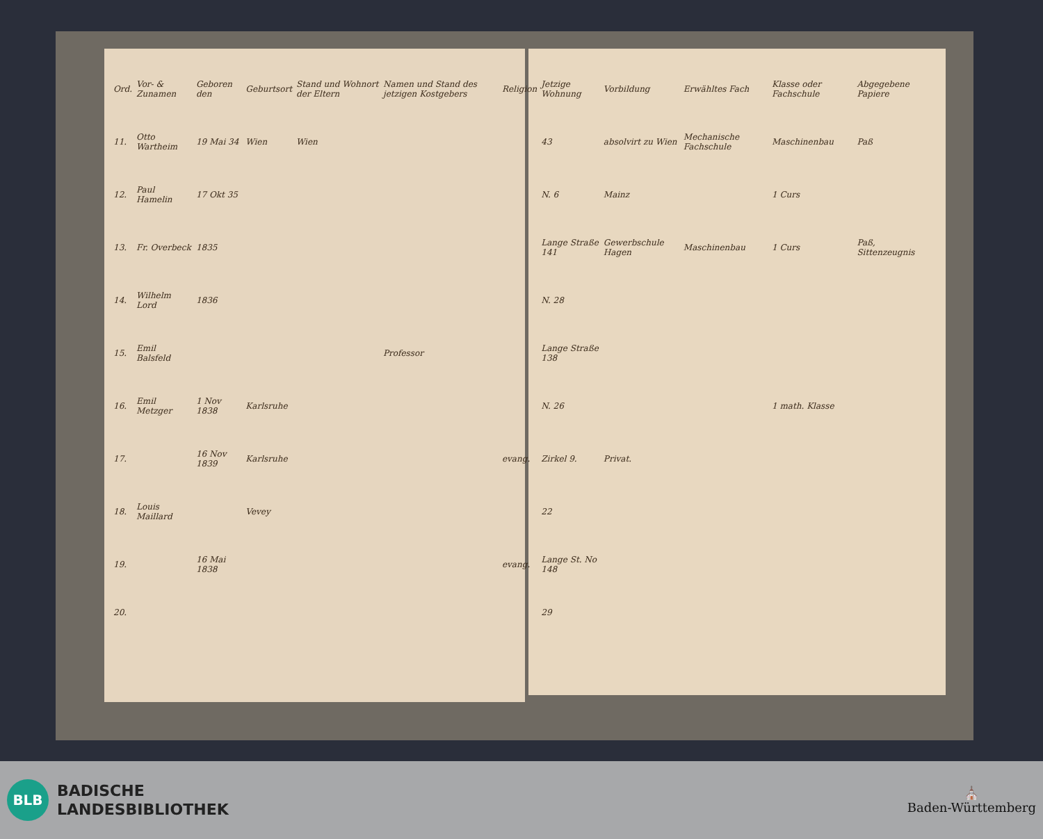| Ord. | Vor- & Zunamen | Geboren den | Geburtsort | Stand und Wohnort der Eltern | Namen und Stand des jetzigen Kostgebers | Religion | Jetzige Wohnung | Vorbildung | Erwähltes Fach | Klasse oder Fachschule | Abgegebene Papiere |
| --- | --- | --- | --- | --- | --- | --- | --- | --- | --- | --- | --- |
| 11. | Otto Wartheim | 19 Mai 34 | Wien | Wien | | | 43 | absolvirt zu Wien | Mechanische Fachschule | Maschinenbau | Paß |
| 12. | Paul Hamelin | 17 Okt 35 | | | | | N. 6 | Mainz | | 1 Curs | |
| 13. | Fr. Overbeck | 1835 | | | | | Lange Straße 141 | Gewerbschule Hagen | Maschinenbau | 1 Curs | Paß, Sittenzeugnis |
| 14. | Wilhelm Lord | 1836 | | | | | N. 28 | | | | |
| 15. | Emil Balsfeld | | | | Professor | | Lange Straße 138 | | | | |
| 16. | Emil Metzger | 1 Nov 1838 | Karlsruhe | | | | N. 26 | | | 1 math. Klasse | |
| 17. | | 16 Nov 1839 | Karlsruhe | | | evang. | Zirkel 9. | Privat. | | | |
| 18. | Louis Maillard | | Vevey | | | | 22 | | | | |
| 19. | | 16 Mai 1838 | | | | evang. | Lange St. No 148 | | | | |
| 20. | | | | | | | 29 | | | | |
BLB
BADISCHE
LANDESBIBLIOTHEK
⛪
Baden-Württemberg